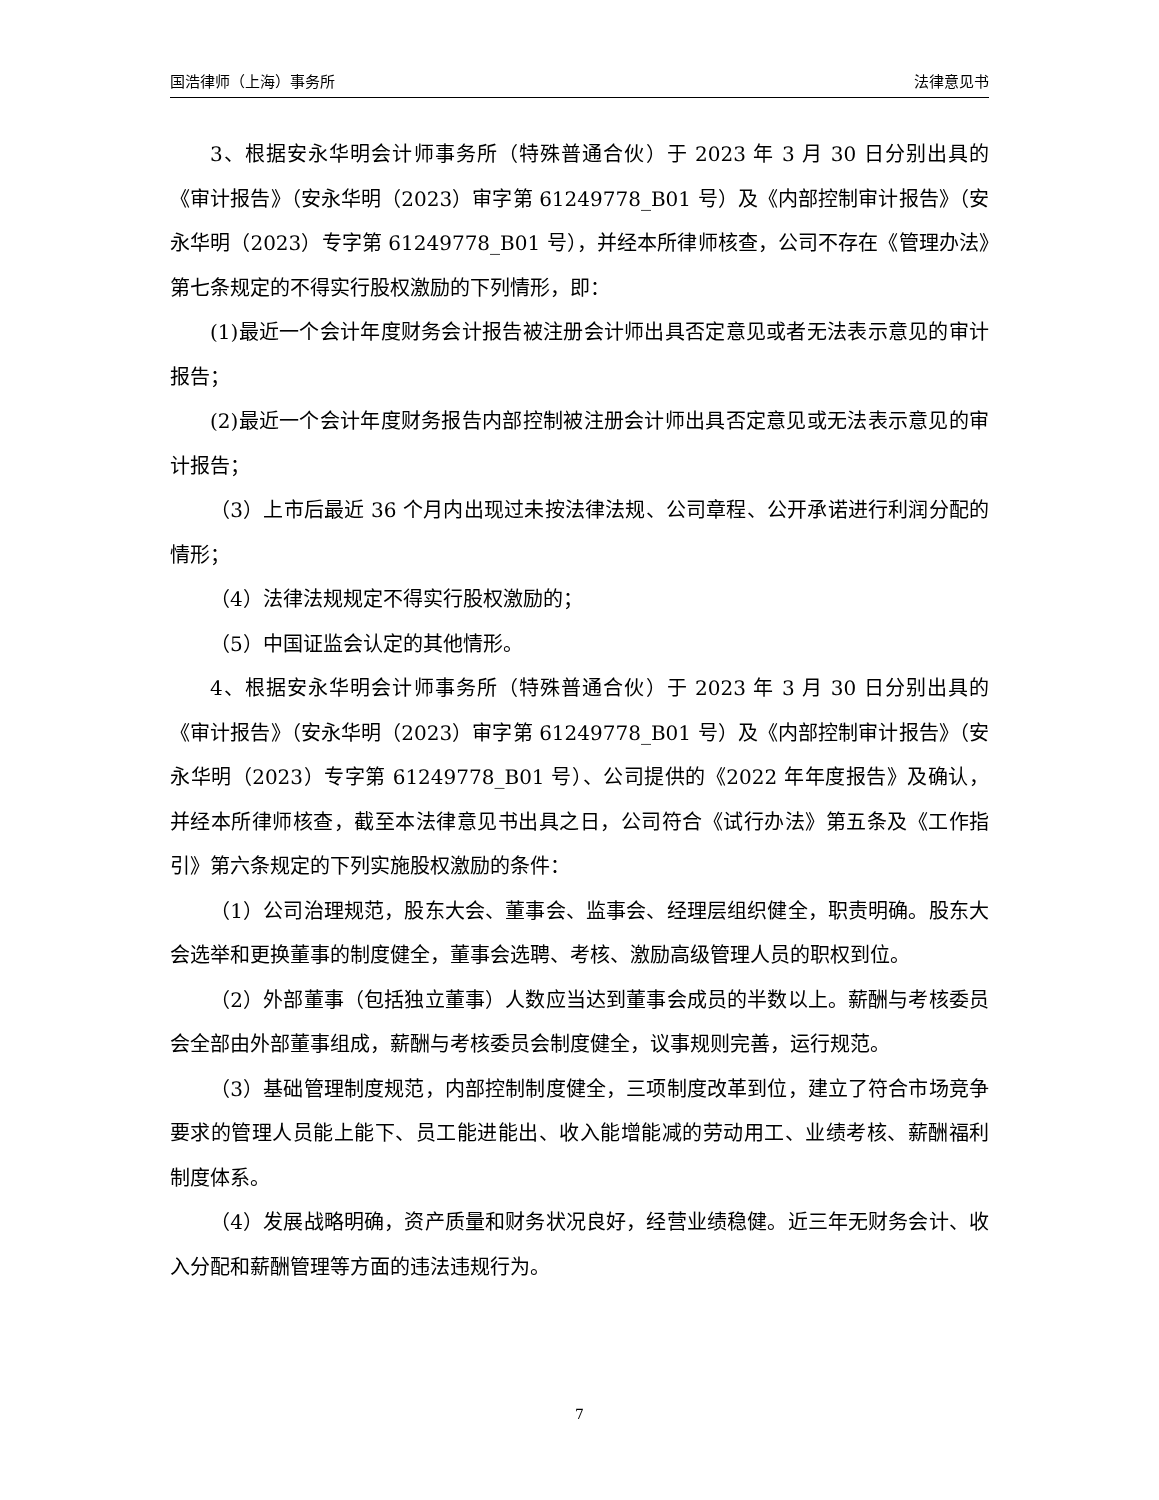国浩律师（上海）事务所 法律意见书
3、根据安永华明会计师事务所（特殊普通合伙）于 2023 年 3 月 30 日分别出具的《审计报告》（安永华明（2023）审字第 61249778_B01 号）及《内部控制审计报告》（安永华明（2023）专字第 61249778_B01 号），并经本所律师核查，公司不存在《管理办法》第七条规定的不得实行股权激励的下列情形，即：
(1)最近一个会计年度财务会计报告被注册会计师出具否定意见或者无法表示意见的审计报告；
(2)最近一个会计年度财务报告内部控制被注册会计师出具否定意见或无法表示意见的审计报告；
（3）上市后最近 36 个月内出现过未按法律法规、公司章程、公开承诺进行利润分配的情形；
（4）法律法规规定不得实行股权激励的；
（5）中国证监会认定的其他情形。
4、根据安永华明会计师事务所（特殊普通合伙）于 2023 年 3 月 30 日分别出具的《审计报告》（安永华明（2023）审字第 61249778_B01 号）及《内部控制审计报告》（安永华明（2023）专字第 61249778_B01 号）、公司提供的《2022 年年度报告》及确认，并经本所律师核查，截至本法律意见书出具之日，公司符合《试行办法》第五条及《工作指引》第六条规定的下列实施股权激励的条件：
（1）公司治理规范，股东大会、董事会、监事会、经理层组织健全，职责明确。股东大会选举和更换董事的制度健全，董事会选聘、考核、激励高级管理人员的职权到位。
（2）外部董事（包括独立董事）人数应当达到董事会成员的半数以上。薪酬与考核委员会全部由外部董事组成，薪酬与考核委员会制度健全，议事规则完善，运行规范。
（3）基础管理制度规范，内部控制制度健全，三项制度改革到位，建立了符合市场竞争要求的管理人员能上能下、员工能进能出、收入能增能减的劳动用工、业绩考核、薪酬福利制度体系。
（4）发展战略明确，资产质量和财务状况良好，经营业绩稳健。近三年无财务会计、收入分配和薪酬管理等方面的违法违规行为。
7